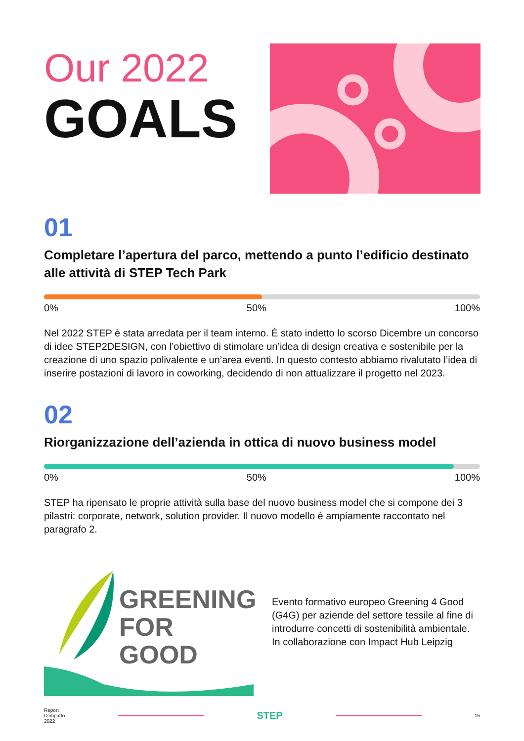Our 2022
GOALS
01
Completare l’apertura del parco, mettendo a punto l’edificio destinato alle attività di STEP Tech Park
0% 50% 100%
Nel 2022 STEP è stata arredata per il team interno. È stato indetto lo scorso Dicembre un concorso di idee STEP2DESIGN, con l’obiettivo di stimolare un’idea di design creativa e sostenibile per la creazione di uno spazio polivalente e un’area eventi. In questo contesto abbiamo rivalutato l’idea di inserire postazioni di lavoro in coworking, decidendo di non attualizzare il progetto nel 2023.
02
Riorganizzazione dell’azienda in ottica di nuovo business model
0% 50% 100%
STEP ha ripensato le proprie attività sulla base del nuovo business model che si compone dei 3 pilastri: corporate, network, solution provider. Il nuovo modello è ampiamente raccontato nel paragrafo 2.
GREENING
FOR GOOD
Evento formativo europeo Greening 4 Good (G4G) per aziende del settore tessile al fine di introdurre concetti di sostenibilità ambientale. In collaborazione con Impact Hub Leipzig
Report
D’impatto
2022
STEP
15